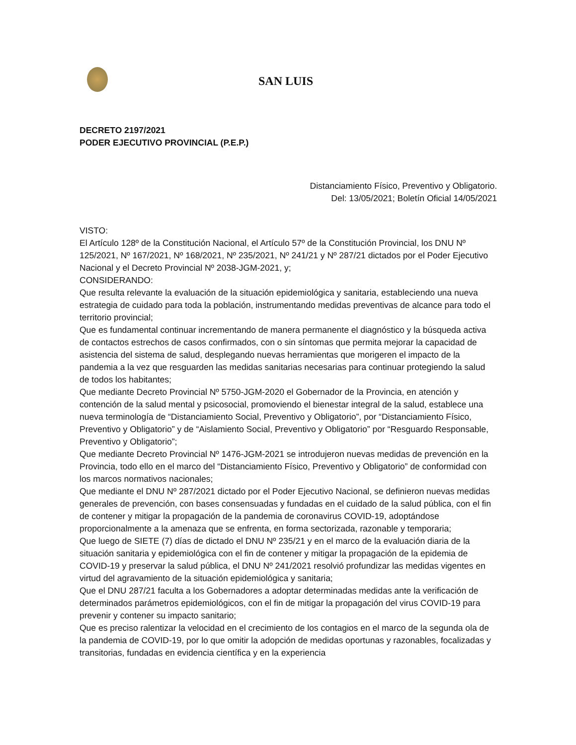SAN LUIS
DECRETO 2197/2021
PODER EJECUTIVO PROVINCIAL (P.E.P.)
Distanciamiento Físico, Preventivo y Obligatorio.
Del: 13/05/2021; Boletín Oficial 14/05/2021
VISTO:
El Artículo 128º de la Constitución Nacional, el Artículo 57º de la Constitución Provincial, los DNU Nº 125/2021, Nº 167/2021, Nº 168/2021, Nº 235/2021, Nº 241/21 y Nº 287/21 dictados por el Poder Ejecutivo Nacional y el Decreto Provincial Nº 2038-JGM-2021, y;
CONSIDERANDO:
Que resulta relevante la evaluación de la situación epidemiológica y sanitaria, estableciendo una nueva estrategia de cuidado para toda la población, instrumentando medidas preventivas de alcance para todo el territorio provincial;
Que es fundamental continuar incrementando de manera permanente el diagnóstico y la búsqueda activa de contactos estrechos de casos confirmados, con o sin síntomas que permita mejorar la capacidad de asistencia del sistema de salud, desplegando nuevas herramientas que morigeren el impacto de la pandemia a la vez que resguarden las medidas sanitarias necesarias para continuar protegiendo la salud de todos los habitantes;
Que mediante Decreto Provincial Nº 5750-JGM-2020 el Gobernador de la Provincia, en atención y contención de la salud mental y psicosocial, promoviendo el bienestar integral de la salud, establece una nueva terminología de “Distanciamiento Social, Preventivo y Obligatorio”, por “Distanciamiento Físico, Preventivo y Obligatorio” y de “Aislamiento Social, Preventivo y Obligatorio” por “Resguardo Responsable, Preventivo y Obligatorio”;
Que mediante Decreto Provincial Nº 1476-JGM-2021 se introdujeron nuevas medidas de prevención en la Provincia, todo ello en el marco del “Distanciamiento Físico, Preventivo y Obligatorio” de conformidad con los marcos normativos nacionales;
Que mediante el DNU Nº 287/2021 dictado por el Poder Ejecutivo Nacional, se definieron nuevas medidas generales de prevención, con bases consensuadas y fundadas en el cuidado de la salud pública, con el fin de contener y mitigar la propagación de la pandemia de coronavirus COVID-19, adoptándose proporcionalmente a la amenaza que se enfrenta, en forma sectorizada, razonable y temporaria;
Que luego de SIETE (7) días de dictado el DNU Nº 235/21 y en el marco de la evaluación diaria de la situación sanitaria y epidemiológica con el fin de contener y mitigar la propagación de la epidemia de COVID-19 y preservar la salud pública, el DNU Nº 241/2021 resolvió profundizar las medidas vigentes en virtud del agravamiento de la situación epidemiológica y sanitaria;
Que el DNU 287/21 faculta a los Gobernadores a adoptar determinadas medidas ante la verificación de determinados parámetros epidemiológicos, con el fin de mitigar la propagación del virus COVID-19 para prevenir y contener su impacto sanitario;
Que es preciso ralentizar la velocidad en el crecimiento de los contagios en el marco de la segunda ola de la pandemia de COVID-19, por lo que omitir la adopción de medidas oportunas y razonables, focalizadas y transitorias, fundadas en evidencia científica y en la experiencia